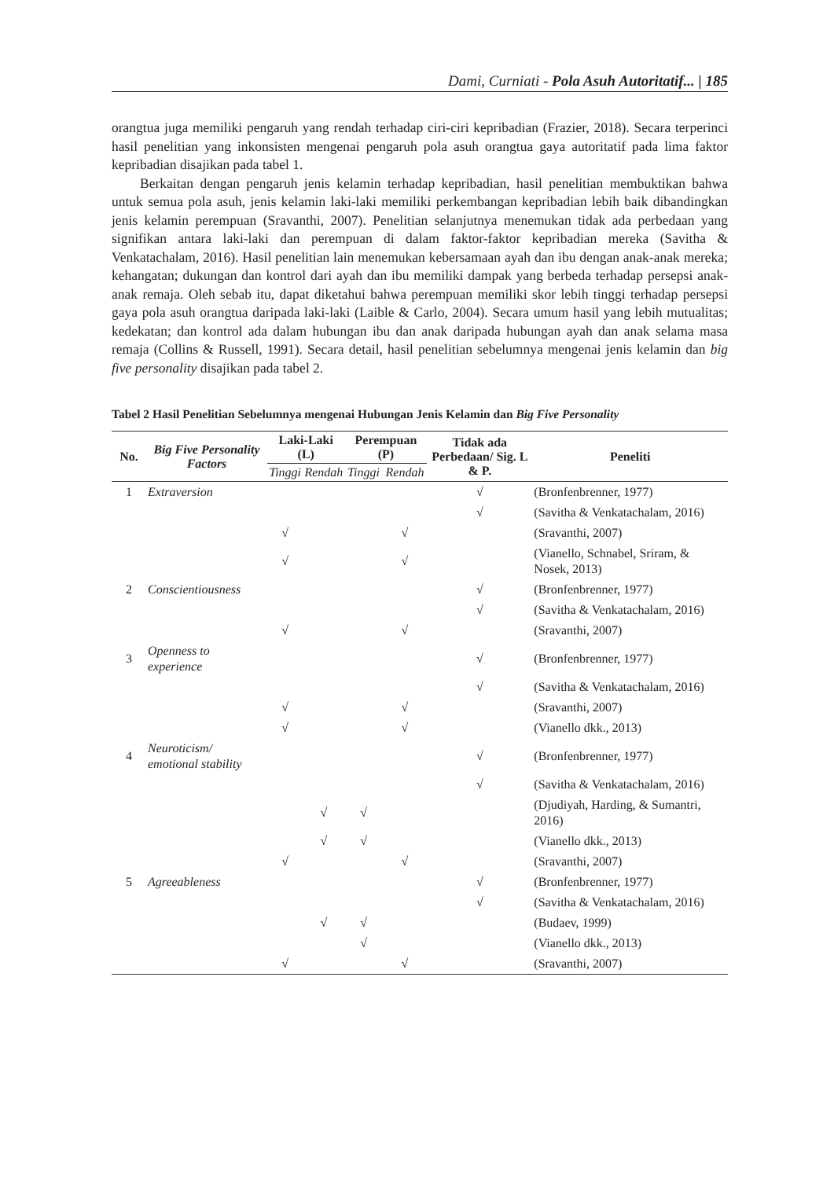Dami, Curniati - Pola Asuh Autoritatif... | 185
orangtua juga memiliki pengaruh yang rendah terhadap ciri-ciri kepribadian (Frazier, 2018). Secara terperinci hasil penelitian yang inkonsisten mengenai pengaruh pola asuh orangtua gaya autoritatif pada lima faktor kepribadian disajikan pada tabel 1.
Berkaitan dengan pengaruh jenis kelamin terhadap kepribadian, hasil penelitian membuktikan bahwa untuk semua pola asuh, jenis kelamin laki-laki memiliki perkembangan kepribadian lebih baik dibandingkan jenis kelamin perempuan (Sravanthi, 2007). Penelitian selanjutnya menemukan tidak ada perbedaan yang signifikan antara laki-laki dan perempuan di dalam faktor-faktor kepribadian mereka (Savitha & Venkatachalam, 2016). Hasil penelitian lain menemukan kebersamaan ayah dan ibu dengan anak-anak mereka; kehangatan; dukungan dan kontrol dari ayah dan ibu memiliki dampak yang berbeda terhadap persepsi anak-anak remaja. Oleh sebab itu, dapat diketahui bahwa perempuan memiliki skor lebih tinggi terhadap persepsi gaya pola asuh orangtua daripada laki-laki (Laible & Carlo, 2004). Secara umum hasil yang lebih mutualitas; kedekatan; dan kontrol ada dalam hubungan ibu dan anak daripada hubungan ayah dan anak selama masa remaja (Collins & Russell, 1991). Secara detail, hasil penelitian sebelumnya mengenai jenis kelamin dan big five personality disajikan pada tabel 2.
Tabel 2 Hasil Penelitian Sebelumnya mengenai Hubungan Jenis Kelamin dan Big Five Personality
| No. | Big Five Personality Factors | Laki-Laki (L) | | Perempuan (P) | | Tidak ada Perbedaan/ Sig. L & P. | Peneliti |
| --- | --- | --- | --- | --- | --- | --- | --- |
| | | Tinggi | Rendah | Tinggi | Rendah | | |
| 1 | Extraversion | | | | | √ | (Bronfenbrenner, 1977) |
| | | | | | | √ | (Savitha & Venkatachalam, 2016) |
| | | √ | | | √ | | (Sravanthi, 2007) |
| | | √ | | | √ | | (Vianello, Schnabel, Sriram, & Nosek, 2013) |
| 2 | Conscientiousness | | | | | √ | (Bronfenbrenner, 1977) |
| | | | | | | √ | (Savitha & Venkatachalam, 2016) |
| | | √ | | | √ | | (Sravanthi, 2007) |
| 3 | Openness to experience | | | | | √ | (Bronfenbrenner, 1977) |
| | | | | | | √ | (Savitha & Venkatachalam, 2016) |
| | | √ | | | √ | | (Sravanthi, 2007) |
| | | √ | | | √ | | (Vianello dkk., 2013) |
| 4 | Neuroticism/ emotional stability | | | | | √ | (Bronfenbrenner, 1977) |
| | | | | | | √ | (Savitha & Venkatachalam, 2016) |
| | | | √ | √ | | | (Djudiyah, Harding, & Sumantri, 2016) |
| | | | √ | √ | | | (Vianello dkk., 2013) |
| | | √ | | | √ | | (Sravanthi, 2007) |
| 5 | Agreeableness | | | | | √ | (Bronfenbrenner, 1977) |
| | | | | | | √ | (Savitha & Venkatachalam, 2016) |
| | | | √ | √ | | | (Budaev, 1999) |
| | | | | √ | | | (Vianello dkk., 2013) |
| | | √ | | | √ | | (Sravanthi, 2007) |